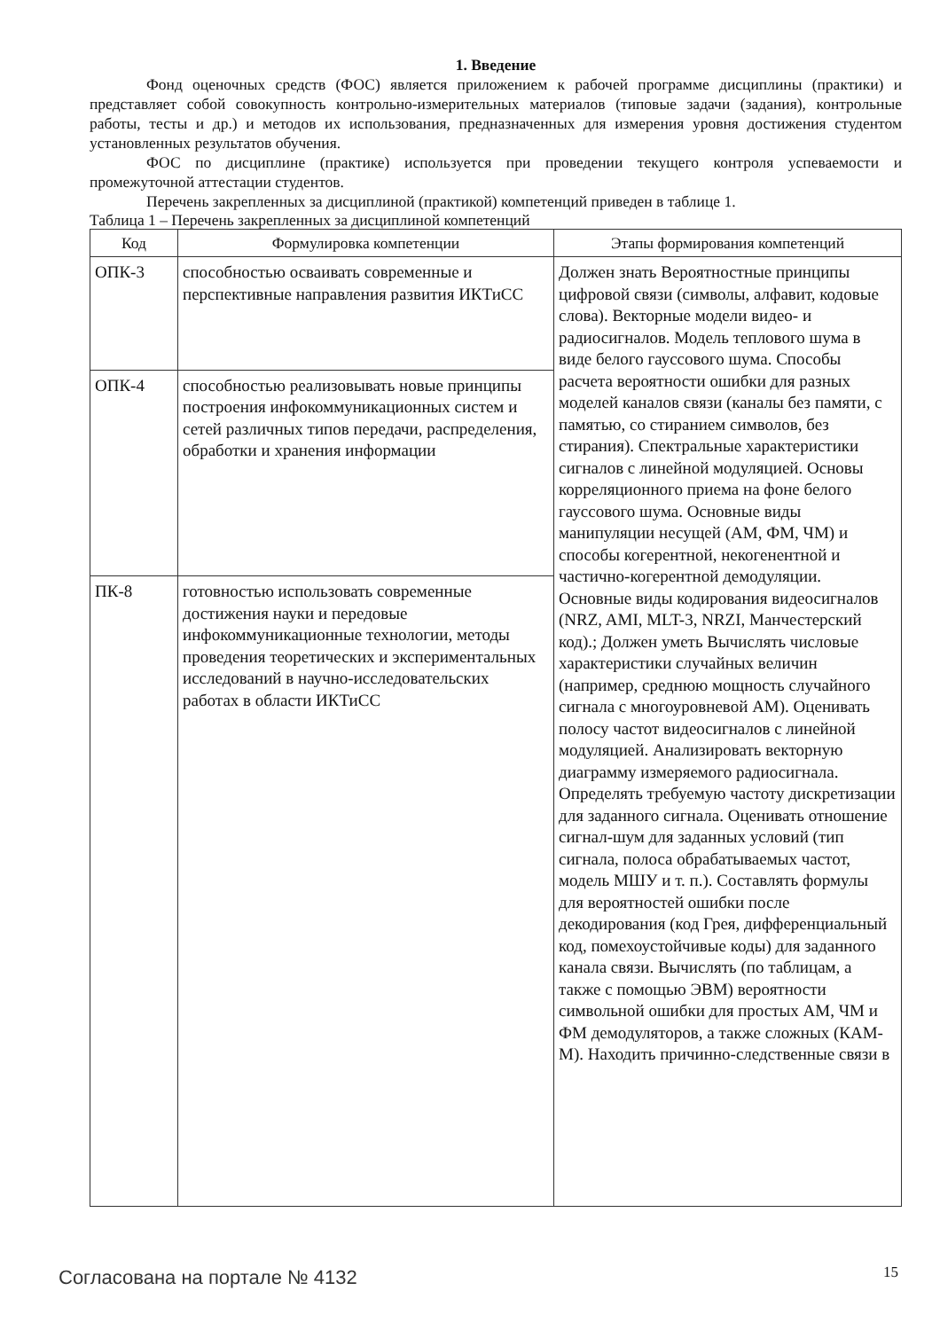1. Введение
Фонд оценочных средств (ФОС) является приложением к рабочей программе дисциплины (практики) и представляет собой совокупность контрольно-измерительных материалов (типовые задачи (задания), контрольные работы, тесты и др.) и методов их использования, предназначенных для измерения уровня достижения студентом установленных результатов обучения.
ФОС по дисциплине (практике) используется при проведении текущего контроля успеваемости и промежуточной аттестации студентов.
Перечень закрепленных за дисциплиной (практикой) компетенций приведен в таблице 1.
Таблица 1 – Перечень закрепленных за дисциплиной компетенций
| Код | Формулировка компетенции | Этапы формирования компетенций |
| --- | --- | --- |
| ОПК-3 | способностью осваивать современные и перспективные направления развития ИКТиСС | Должен знать Вероятностные принципы цифровой связи (символы, алфавит, кодовые слова). Векторные модели видео- и радиосигналов. Модель теплового шума в виде белого гауссового шума. Способы расчета вероятности ошибки для разных моделей каналов связи (каналы без памяти, с памятью, со стиранием символов, без стирания). Спектральные характеристики сигналов с линейной модуляцией. Основы корреляционного приема на фоне белого гауссового шума. Основные виды манипуляции несущей (АМ, ФМ, ЧМ) и способы когерентной, некогенентной и частично-когерентной демодуляции. Основные виды кодирования видеосигналов (NRZ, AMI, MLT-3, NRZI, Манчестерский код).; Должен уметь Вычислять числовые характеристики случайных величин (например, среднюю мощность случайного сигнала с многоуровневой АМ). Оценивать полосу частот видеосигналов с линейной модуляцией. Анализировать векторную диаграмму измеряемого радиосигнала. Определять требуемую частоту дискретизации для заданного сигнала. Оценивать отношение сигнал-шум для заданных условий (тип сигнала, полоса обрабатываемых частот, модель МШУ и т. п.). Составлять формулы для вероятностей ошибки после декодирования (код Грея, дифференциальный код, помехоустойчивые коды) для заданного канала связи. Вычислять (по таблицам, а также с помощью ЭВМ) вероятности символьной ошибки для простых АМ, ЧМ и ФМ демодуляторов, а также сложных (КАМ-М). Находить причинно-следственные связи в |
| ОПК-4 | способностью реализовывать новые принципы построения инфокоммуникационных систем и сетей различных типов передачи, распределения, обработки и хранения информации | |
| ПК-8 | готовностью использовать современные достижения науки и передовые инфокоммуникационные технологии, методы проведения теоретических и экспериментальных исследований в научно-исследовательских работах в области ИКТиСС | |
Согласована на портале № 4132 15